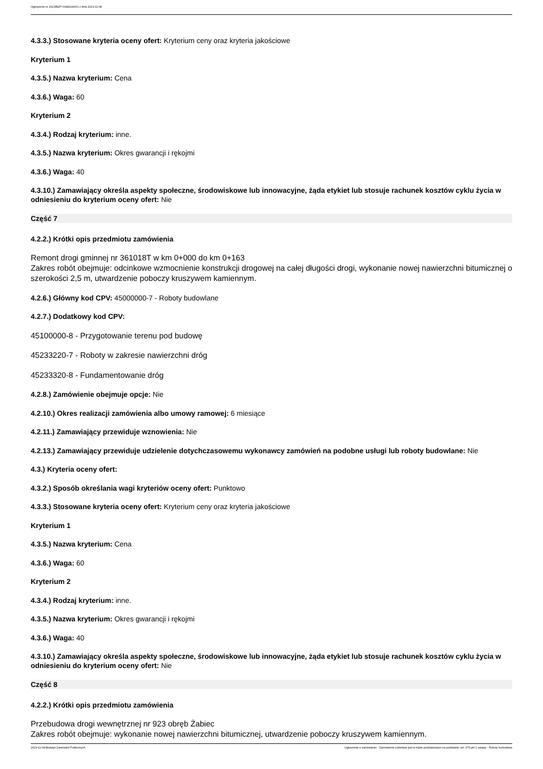Ogłoszenie nr 2023/BZP 00483240/01 z dnia 2023-11-08
4.3.3.) Stosowane kryteria oceny ofert: Kryterium ceny oraz kryteria jakościowe
Kryterium 1
4.3.5.) Nazwa kryterium: Cena
4.3.6.) Waga: 60
Kryterium 2
4.3.4.) Rodzaj kryterium: inne.
4.3.5.) Nazwa kryterium: Okres gwarancji i rękojmi
4.3.6.) Waga: 40
4.3.10.) Zamawiający określa aspekty społeczne, środowiskowe lub innowacyjne, żąda etykiet lub stosuje rachunek kosztów cyklu życia w odniesieniu do kryterium oceny ofert: Nie
Część 7
4.2.2.) Krótki opis przedmiotu zamówienia
Remont drogi gminnej nr 361018T w km 0+000 do km 0+163
Zakres robót obejmuje: odcinkowe wzmocnienie konstrukcji drogowej na całej długości drogi, wykonanie nowej nawierzchni bitumicznej o szerokości 2,5 m, utwardzenie poboczy kruszywem kamiennym.
4.2.6.) Główny kod CPV: 45000000-7 - Roboty budowlane
4.2.7.) Dodatkowy kod CPV:
45100000-8 - Przygotowanie terenu pod budowę
45233220-7 - Roboty w zakresie nawierzchni dróg
45233320-8 - Fundamentowanie dróg
4.2.8.) Zamówienie obejmuje opcje: Nie
4.2.10.) Okres realizacji zamówienia albo umowy ramowej: 6 miesiące
4.2.11.) Zamawiający przewiduje wznowienia: Nie
4.2.13.) Zamawiający przewiduje udzielenie dotychczasowemu wykonawcy zamówień na podobne usługi lub roboty budowlane: Nie
4.3.) Kryteria oceny ofert:
4.3.2.) Sposób określania wagi kryteriów oceny ofert: Punktowo
4.3.3.) Stosowane kryteria oceny ofert: Kryterium ceny oraz kryteria jakościowe
Kryterium 1
4.3.5.) Nazwa kryterium: Cena
4.3.6.) Waga: 60
Kryterium 2
4.3.4.) Rodzaj kryterium: inne.
4.3.5.) Nazwa kryterium: Okres gwarancji i rękojmi
4.3.6.) Waga: 40
4.3.10.) Zamawiający określa aspekty społeczne, środowiskowe lub innowacyjne, żąda etykiet lub stosuje rachunek kosztów cyklu życia w odniesieniu do kryterium oceny ofert: Nie
Część 8
4.2.2.) Krótki opis przedmiotu zamówienia
Przebudowa drogi wewnętrznej nr 923 obręb Żabiec
Zakres robót obejmuje: wykonanie nowej nawierzchni bitumicznej, utwardzenie poboczy kruszywem kamiennym.
2023-11-08 Biuletyn Zamówień Publicznych Ogłoszenie o zamówieniu - Zamówienie udzielane jest w trybie podstawowym na podstawie: art. 275 pkt 1 ustawy - Roboty budowlane